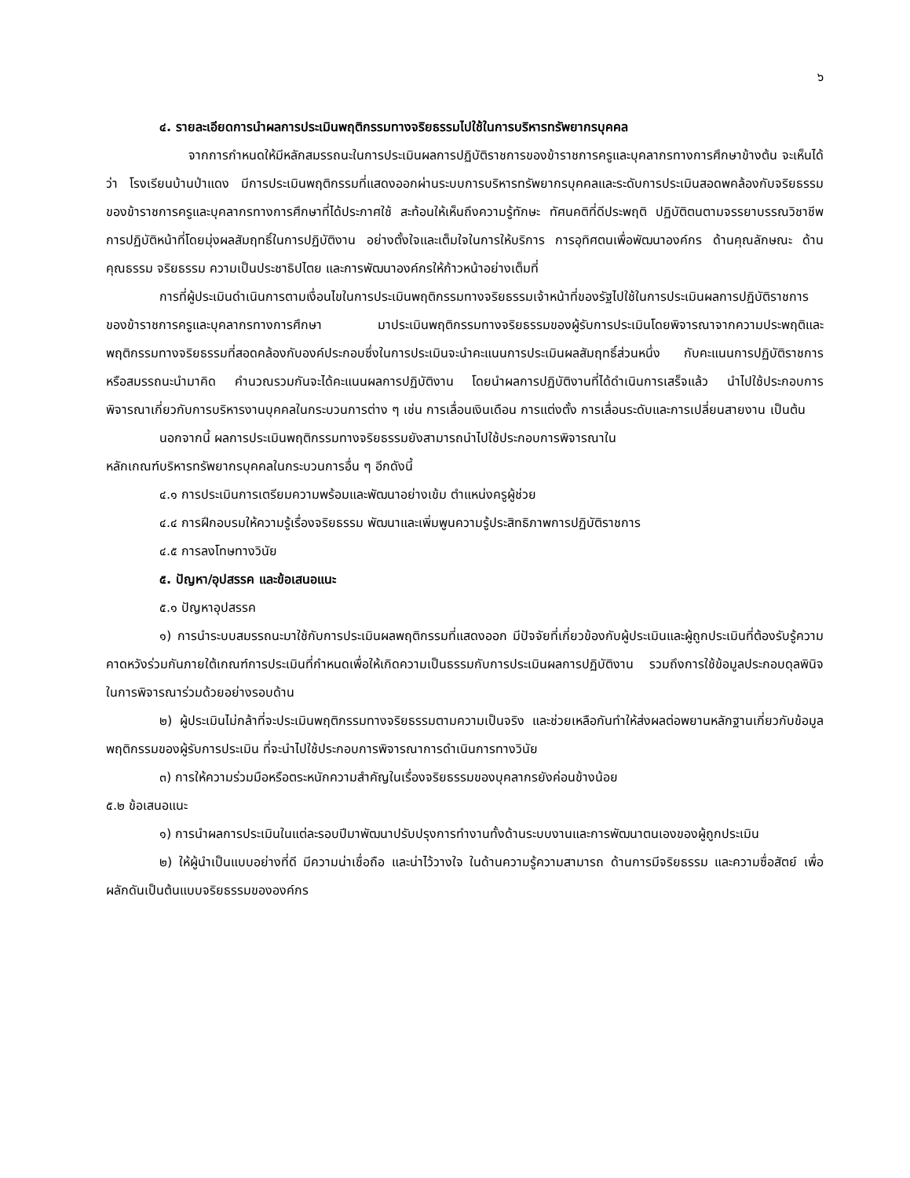๖
๔. รายละเอียดการนำผลการประเมินพฤติกรรมทางจริยธรรมไปใช้ในการบริหารทรัพยากรบุคคล
จากการกำหนดให้มีหลักสมรรถนะในการประเมินผลการปฏิบัติราชการของข้าราชการครูและบุคลากรทางการศึกษาข้างต้น จะเห็นได้ว่า โรงเรียนบ้านป่าแดง มีการประเมินพฤติกรรมที่แสดงออกผ่านระบบการบริหารทรัพยากรบุคคลและระดับการประเมินสอดพคล้องกับจริยธรรมของข้าราชการครูและบุคลากรทางการศึกษาที่ได้ประกาศใช้ สะท้อนให้เห็นถึงความรู้ทักษะ ทัศนคติที่ดีประพฤติ ปฏิบัติตนตามจรรยาบรรณวิชาชีพ การปฏิบัติหน้าที่โดยมุ่งผลสัมฤทธิ์ในการปฏิบัติงาน อย่างตั้งใจและเต็มใจในการให้บริการ การอุทิศตนเพื่อพัฒนาองค์กร ด้านคุณลักษณะ ด้านคุณธรรม จริยธรรม ความเป็นประชาธิปไตย และการพัฒนาองค์กรให้ก้าวหน้าอย่างเต็มที่
การที่ผู้ประเมินดำเนินการตามเงื่อนไขในการประเมินพฤติกรรมทางจริยธรรมเจ้าหน้าที่ของรัฐไปใช้ในการประเมินผลการปฏิบัติราชการของข้าราชการครูและบุคลากรทางการศึกษา มาประเมินพฤติกรรมทางจริยธรรมของผู้รับการประเมินโดยพิจารณาจากความประพฤติและพฤติกรรมทางจริยธรรมที่สอดคล้องกับองค์ประกอบซึ่งในการประเมินจะนำคะแนนการประเมินผลสัมฤทธิ์ส่วนหนึ่ง กับคะแนนการปฏิบัติราชการหรือสมรรถนะนำมาคิด คำนวณรวมกันจะได้คะแนนผลการปฏิบัติงาน โดยนำผลการปฏิบัติงานที่ได้ดำเนินการเสร็จแล้ว นำไปใช้ประกอบการพิจารณาเกี่ยวกับการบริหารงานบุคคลในกระบวนการต่าง ๆ เช่น การเลื่อนเงินเดือน การแต่งตั้ง การเลื่อนระดับและการเปลี่ยนสายงาน เป็นต้น
นอกจากนี้ ผลการประเมินพฤติกรรมทางจริยธรรมยังสามารถนำไปใช้ประกอบการพิจารณาใน
หลักเกณฑ์บริหารทรัพยากรบุคคลในกระบวนการอื่น ๆ อีกดังนี้
๔.๑ การประเมินการเตรียมความพร้อมและพัฒนาอย่างเข้ม ตำแหน่งครูผู้ช่วย
๔.๔ การฝึกอบรมให้ความรู้เรื่องจริยธรรม พัฒนาและเพิ่มพูนความรู้ประสิทธิภาพการปฏิบัติราชการ
๔.๕ การลงโทษทางวินัย
๕. ปัญหา/อุปสรรค และข้อเสนอแนะ
๕.๑ ปัญหาอุปสรรค
๑) การนำระบบสมรรถนะมาใช้กับการประเมินผลพฤติกรรมที่แสดงออก มีปัจจัยที่เกี่ยวข้องกับผู้ประเมินและผู้ถูกประเมินที่ต้องรับรู้ความคาดหวังร่วมกันภายใต้เกณฑ์การประเมินที่กำหนดเพื่อให้เกิดความเป็นธรรมกับการประเมินผลการปฏิบัติงาน รวมถึงการใช้ข้อมูลประกอบดุลพินิจในการพิจารณาร่วมด้วยอย่างรอบด้าน
๒) ผู้ประเมินไม่กล้าที่จะประเมินพฤติกรรมทางจริยธรรมตามความเป็นจริง และช่วยเหลือกันทำให้ส่งผลต่อพยานหลักฐานเกี่ยวกับข้อมูลพฤติกรรมของผู้รับการประเมิน ที่จะนำไปใช้ประกอบการพิจารณาการดำเนินการทางวินัย
๓) การให้ความร่วมมือหรือตระหนักความสำคัญในเรื่องจริยธรรมของบุคลากรยังค่อนข้างน้อย
๕.๒ ข้อเสนอแนะ
๑) การนำผลการประเมินในแต่ละรอบปีมาพัฒนาปรับปรุงการทำงานทั้งด้านระบบงานและการพัฒนาตนเองของผู้ถูกประเมิน
๒) ให้ผู้นำเป็นแบบอย่างที่ดี มีความน่าเชื่อถือ และน่าไว้วางใจ ในด้านความรู้ความสามารถ ด้านการมีจริยธรรม และความซื่อสัตย์ เพื่อผลักดันเป็นต้นแบบจริยธรรมขององค์กร